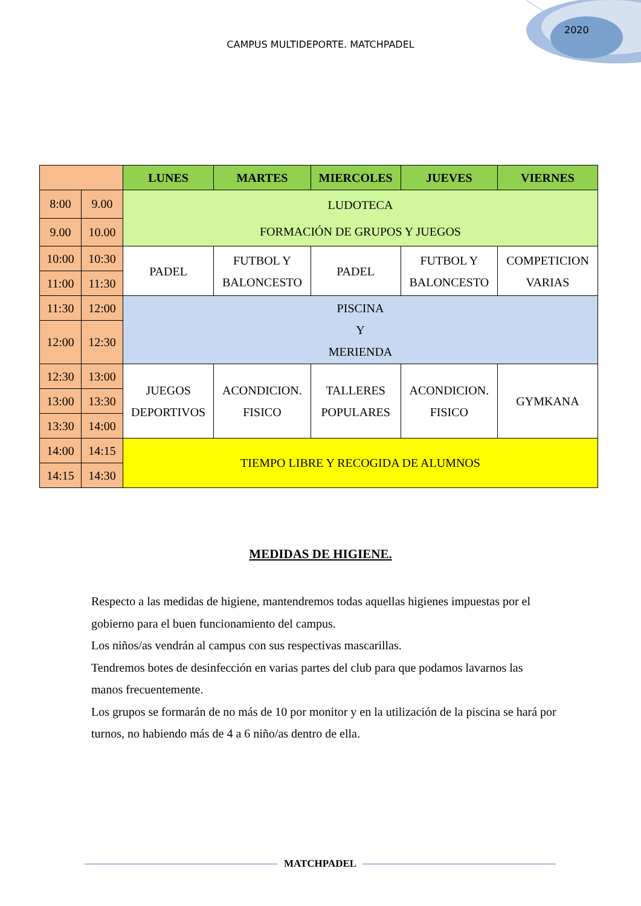CAMPUS MULTIDEPORTE. MATCHPADEL
2020
| | | LUNES | MARTES | MIERCOLES | JUEVES | VIERNES |
| --- | --- | --- | --- | --- | --- | --- |
| 8:00 | 9.00 | LUDOTECA FORMACIÓN DE GRUPOS Y JUEGOS | | | | |
| 9.00 | 10.00 | | | | | |
| 10:00 | 10:30 | PADEL | FUTBOL Y BALONCESTO | PADEL | FUTBOL Y BALONCESTO | COMPETICION VARIAS |
| 11:00 | 11:30 | | | | | |
| 11:30 | 12:00 | PISCINA Y MERIENDA | | | | |
| 12:00 | 12:30 | | | | | |
| 12:30 | 13:00 | JUEGOS DEPORTIVOS | ACONDICION. FISICO | TALLERES POPULARES | ACONDICION. FISICO | GYMKANA |
| 13:00 | 13:30 | | | | | |
| 13:30 | 14:00 | | | | | |
| 14:00 | 14:15 | TIEMPO LIBRE Y RECOGIDA DE ALUMNOS | | | | |
| 14:15 | 14:30 | | | | | |
MEDIDAS DE HIGIENE.
Respecto a las medidas de higiene, mantendremos todas aquellas higienes impuestas por el gobierno para el buen funcionamiento del campus.
Los niños/as vendrán al campus con sus respectivas mascarillas.
Tendremos botes de desinfección en varias partes del club para que podamos lavarnos las manos frecuentemente.
Los grupos se formarán de no más de 10 por monitor y en la utilización de la piscina se hará por turnos, no habiendo más de 4 a 6 niño/as dentro de ella.
MATCHPADEL